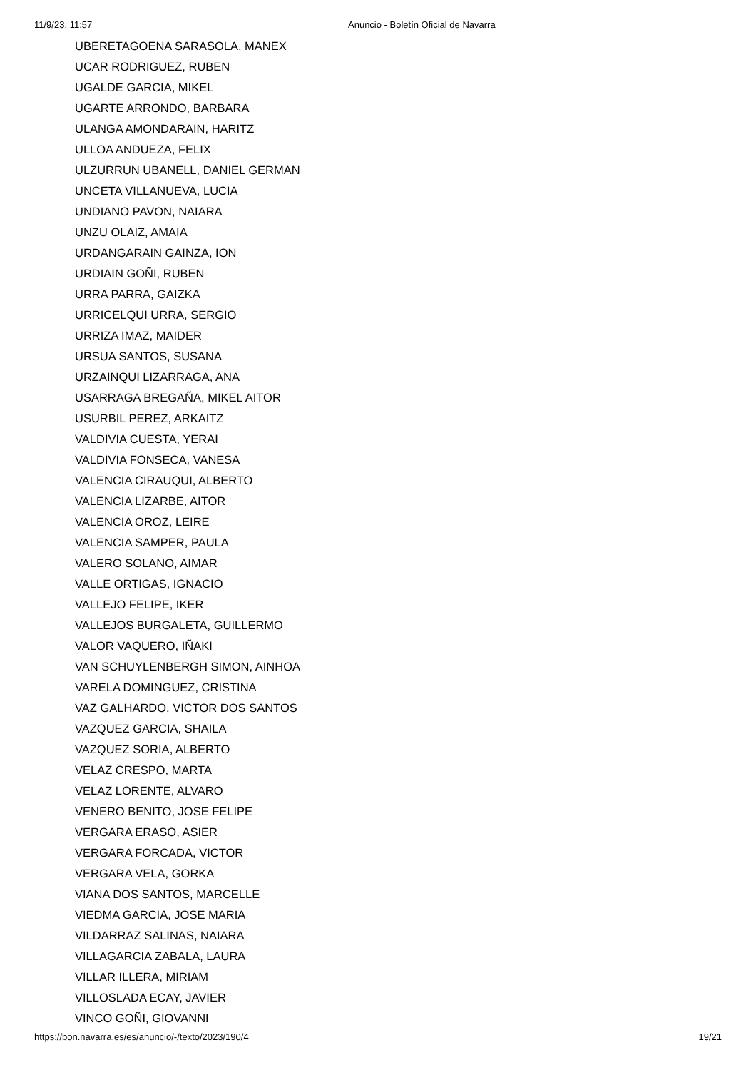11/9/23, 11:57 Anuncio - Boletín Oficial de Navarra
UBERETAGOENA SARASOLA, MANEX
UCAR RODRIGUEZ, RUBEN
UGALDE GARCIA, MIKEL
UGARTE ARRONDO, BARBARA
ULANGA AMONDARAIN, HARITZ
ULLOA ANDUEZA, FELIX
ULZURRUN UBANELL, DANIEL GERMAN
UNCETA VILLANUEVA, LUCIA
UNDIANO PAVON, NAIARA
UNZU OLAIZ, AMAIA
URDANGARAIN GAINZA, ION
URDIAIN GOÑI, RUBEN
URRA PARRA, GAIZKA
URRICELQUI URRA, SERGIO
URRIZA IMAZ, MAIDER
URSUA SANTOS, SUSANA
URZAINQUI LIZARRAGA, ANA
USARRAGA BREGAÑA, MIKEL AITOR
USURBIL PEREZ, ARKAITZ
VALDIVIA CUESTA, YERAI
VALDIVIA FONSECA, VANESA
VALENCIA CIRAUQUI, ALBERTO
VALENCIA LIZARBE, AITOR
VALENCIA OROZ, LEIRE
VALENCIA SAMPER, PAULA
VALERO SOLANO, AIMAR
VALLE ORTIGAS, IGNACIO
VALLEJO FELIPE, IKER
VALLEJOS BURGALETA, GUILLERMO
VALOR VAQUERO, IÑAKI
VAN SCHUYLENBERGH SIMON, AINHOA
VARELA DOMINGUEZ, CRISTINA
VAZ GALHARDO, VICTOR DOS SANTOS
VAZQUEZ GARCIA, SHAILA
VAZQUEZ SORIA, ALBERTO
VELAZ CRESPO, MARTA
VELAZ LORENTE, ALVARO
VENERO BENITO, JOSE FELIPE
VERGARA ERASO, ASIER
VERGARA FORCADA, VICTOR
VERGARA VELA, GORKA
VIANA DOS SANTOS, MARCELLE
VIEDMA GARCIA, JOSE MARIA
VILDARRAZ SALINAS, NAIARA
VILLAGARCIA ZABALA, LAURA
VILLAR ILLERA, MIRIAM
VILLOSLADA ECAY, JAVIER
VINCO GOÑI, GIOVANNI
https://bon.navarra.es/es/anuncio/-/texto/2023/190/4 19/21